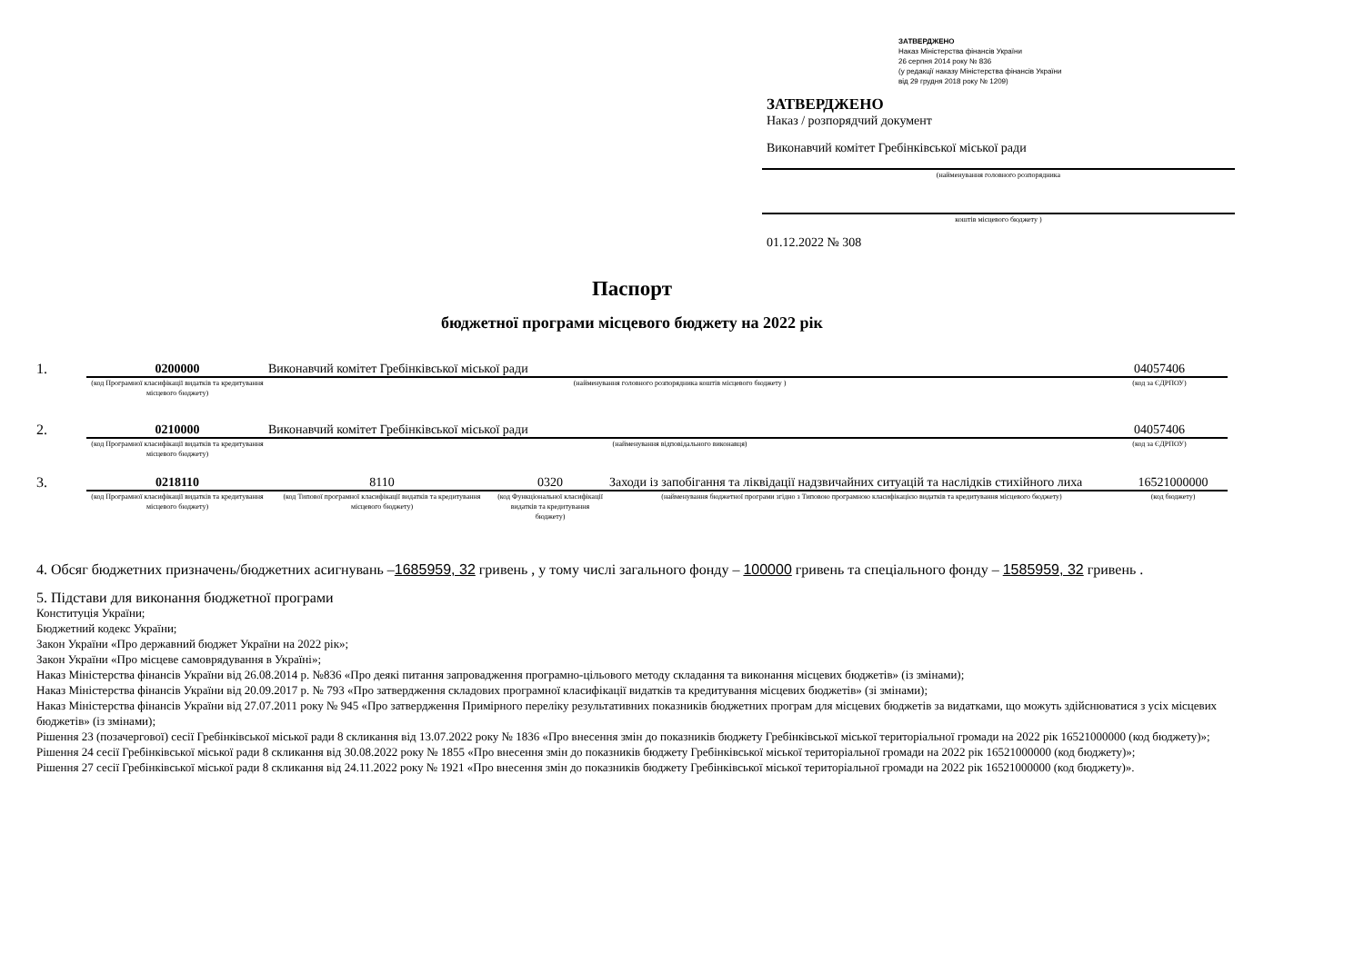ЗАТВЕРДЖЕНО
Наказ Міністерства фінансів України
26 серпня 2014 року № 836
(у редакції наказу Міністерства фінансів України
від 29 грудня 2018 року № 1209)
ЗАТВЕРДЖЕНО
Наказ / розпорядчий документ
Виконавчий комітет Гребінківської міської ради
(найменування головного розпорядника
коштів місцевого бюджету )
01.12.2022 № 308
Паспорт
бюджетної програми місцевого бюджету на 2022 рік
| 1. | 0200000 | Виконавчий комітет Гребінківської міської ради | 04057406 |
| | (код Програмної класифікації видатків та кредитування місцевого бюджету) | (найменування головного розпорядника коштів місцевого бюджету ) | (код за ЄДРПОУ) |
| 2. | 0210000 | Виконавчий комітет Гребінківської міської ради | 04057406 |
| | (код Програмної класифікації видатків та кредитування місцевого бюджету) | (найменування відповідального виконавця) | (код за ЄДРПОУ) |
| 3. | 0218110 | 8110 | 0320 | Заходи із запобігання та ліквідації надзвичайних ситуацій та наслідків стихійного лиха | 16521000000 |
| | (код Програмної класифікації видатків та кредитування місцевого бюджету) | (код Типової програмної класифікації видатків та кредитування місцевого бюджету) | (код Функціональної класифікації видатків та кредитування бюджету) | (найменування бюджетної програми згідно з Типовою програмною класифікацією видатків та кредитування місцевого бюджету) | (код бюджету) |
4. Обсяг бюджетних призначень/бюджетних асигнувань –1685959, 32 гривень , у тому числі загального фонду – 100000 гривень та спеціального фонду – 1585959, 32 гривень .
5. Підстави для виконання бюджетної програми
Конституція України;
Бюджетний кодекс України;
Закон України «Про державний бюджет України на 2022 рік»;
Закон України «Про місцеве самоврядування в Україні»;
Наказ Міністерства фінансів України від 26.08.2014 р. №836 «Про деякі питання запровадження програмно-цільового методу складання та виконання місцевих бюджетів» (із змінами);
Наказ Міністерства фінансів України від 20.09.2017 р. № 793 «Про затвердження складових програмної класифікації видатків та кредитування місцевих бюджетів» (зі змінами);
Наказ Міністерства фінансів України від 27.07.2011 року № 945 «Про затвердження Примірного переліку результативних показників бюджетних програм для місцевих бюджетів за видатками, що можуть здійснюватися з усіх місцевих бюджетів» (із змінами);
Рішення 23 (позачергової) сесії Гребінківської міської ради 8 скликання від 13.07.2022 року № 1836 «Про внесення змін до показників бюджету Гребінківської міської територіальної громади на 2022 рік 16521000000 (код бюджету)»;
Рішення 24 сесії Гребінківської міської ради 8 скликання від 30.08.2022 року № 1855 «Про внесення змін до показників бюджету Гребінківської міської територіальної громади на 2022 рік 16521000000 (код бюджету)»;
Рішення 27 сесії Гребінківської міської ради 8 скликання від 24.11.2022 року № 1921 «Про внесення змін до показників бюджету Гребінківської міської територіальної громади на 2022 рік 16521000000 (код бюджету)».